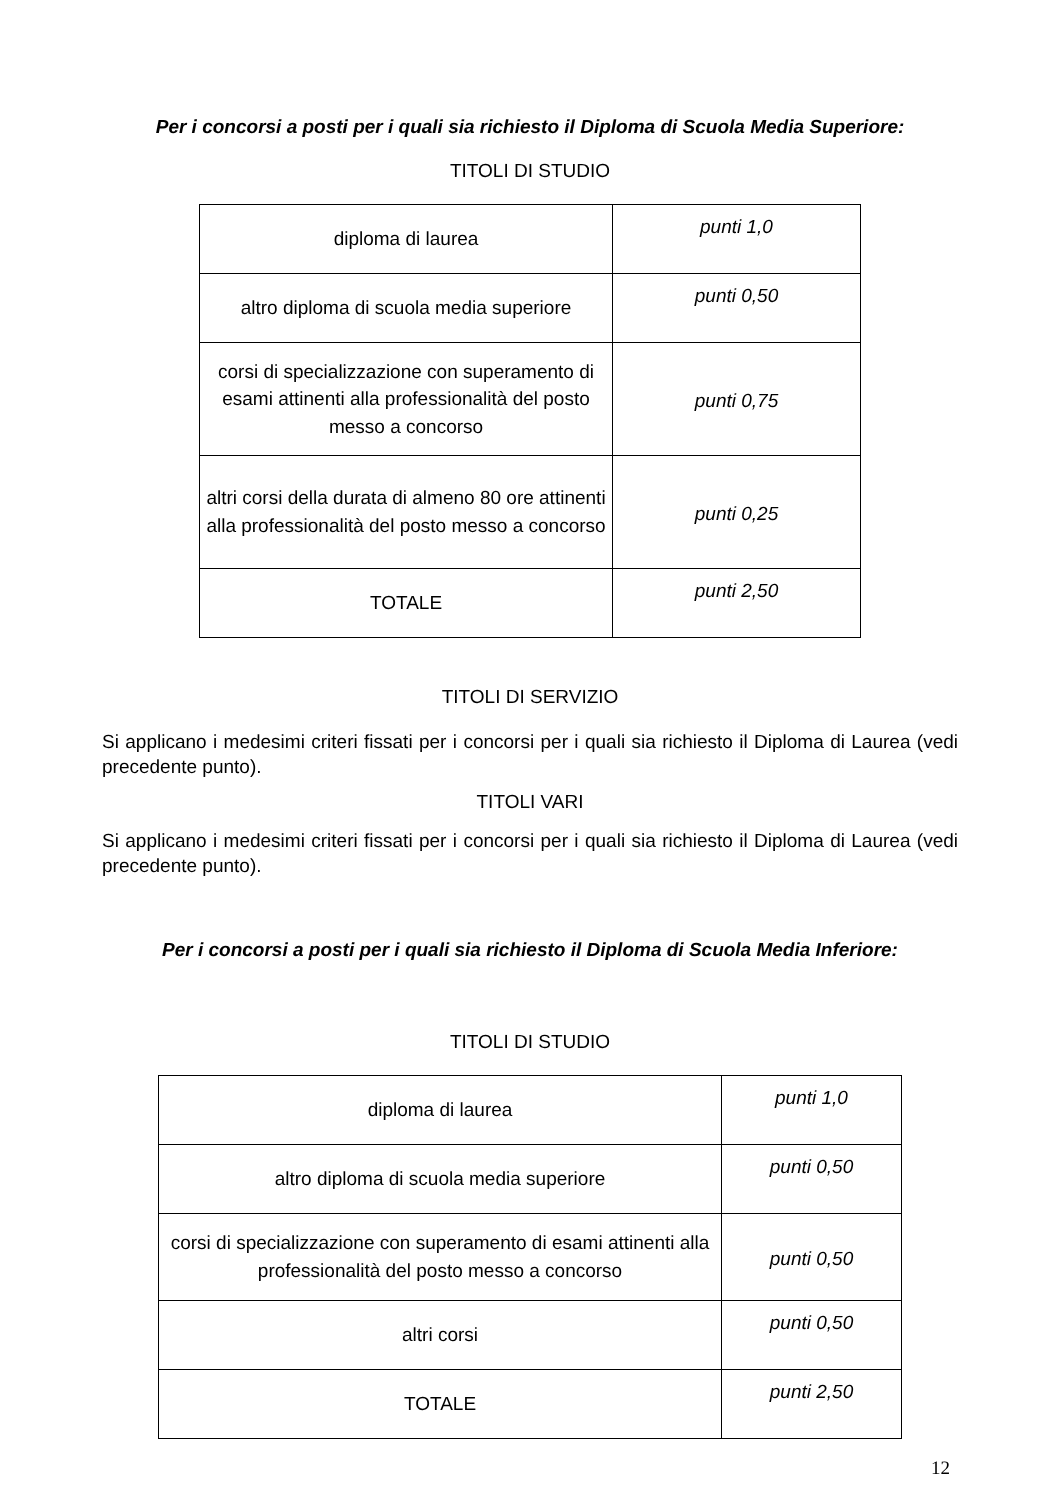Per i concorsi a posti per i quali sia richiesto il Diploma di Scuola Media Superiore:
TITOLI DI STUDIO
| diploma di laurea | punti 1,0 |
| altro diploma di scuola media superiore | punti 0,50 |
| corsi di specializzazione con superamento di esami attinenti alla professionalità del posto messo a concorso | punti 0,75 |
| altri corsi della durata di almeno 80 ore attinenti alla professionalità del posto messo a concorso | punti 0,25 |
| TOTALE | punti 2,50 |
TITOLI DI SERVIZIO
Si applicano i medesimi criteri fissati per i concorsi per i quali sia richiesto il Diploma di Laurea (vedi precedente punto).
TITOLI VARI
Si applicano i medesimi criteri fissati per i concorsi per i quali sia richiesto il Diploma di Laurea (vedi precedente punto).
Per i concorsi a posti per i quali sia richiesto il Diploma di Scuola Media Inferiore:
TITOLI DI STUDIO
| diploma di laurea | punti 1,0 |
| altro diploma di scuola media superiore | punti 0,50 |
| corsi di specializzazione con superamento di esami attinenti alla professionalità del posto messo a concorso | punti 0,50 |
| altri corsi | punti 0,50 |
| TOTALE | punti 2,50 |
12